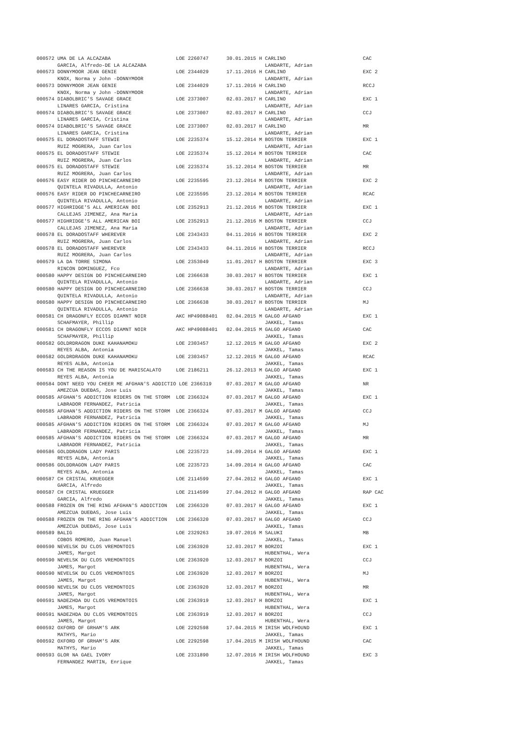000572 UMA DE LA ALCAZABA                      LOE 2260747      30.01.2015 H CARLINO                          CAC
       GARCIA, Alfredo-DE LA ALCAZABA                                        LANDARTE, Adrian
000573 DONNYMOOR JEAN GENIE                    LOE 2344029      17.11.2016 H CARLINO                          EXC 2
       KNOX, Norma y John -DONNYMOOR                                         LANDARTE, Adrian
000573 DONNYMOOR JEAN GENIE                    LOE 2344029      17.11.2016 H CARLINO                          RCCJ
       KNOX, Norma y John -DONNYMOOR                                         LANDARTE, Adrian
000574 DIABOLBRIC'S SAVAGE GRACE               LOE 2373007      02.03.2017 H CARLINO                          EXC 1
       LINARES GARCIA, Cristina                                              LANDARTE, Adrian
000574 DIABOLBRIC'S SAVAGE GRACE               LOE 2373007      02.03.2017 H CARLINO                          CCJ
       LINARES GARCIA, Cristina                                              LANDARTE, Adrian
000574 DIABOLBRIC'S SAVAGE GRACE               LOE 2373007      02.03.2017 H CARLINO                          MR
       LINARES GARCIA, Cristina                                              LANDARTE, Adrian
000575 EL DORADOSTAFF STEWIE                   LOE 2235374      15.12.2014 M BOSTON TERRIER                   EXC 1
       RUIZ MOGRERA, Juan Carlos                                             LANDARTE, Adrian
000575 EL DORADOSTAFF STEWIE                   LOE 2235374      15.12.2014 M BOSTON TERRIER                   CAC
       RUIZ MOGRERA, Juan Carlos                                             LANDARTE, Adrian
000575 EL DORADOSTAFF STEWIE                   LOE 2235374      15.12.2014 M BOSTON TERRIER                   MR
       RUIZ MOGRERA, Juan Carlos                                             LANDARTE, Adrian
000576 EASY RIDER DO PINCHECARNEIRO            LOE 2235595      23.12.2014 M BOSTON TERRIER                   EXC 2
       QUINTELA RIVADULLA, Antonio                                           LANDARTE, Adrian
000576 EASY RIDER DO PINCHECARNEIRO            LOE 2235595      23.12.2014 M BOSTON TERRIER                   RCAC
       QUINTELA RIVADULLA, Antonio                                           LANDARTE, Adrian
000577 HIGHRIDGE'S ALL AMERICAN BOI            LOE 2352913      21.12.2016 M BOSTON TERRIER                   EXC 1
       CALLEJAS JIMENEZ, Ana Maria                                           LANDARTE, Adrian
000577 HIGHRIDGE'S ALL AMERICAN BOI            LOE 2352913      21.12.2016 M BOSTON TERRIER                   CCJ
       CALLEJAS JIMENEZ, Ana Maria                                           LANDARTE, Adrian
000578 EL DORADOSTAFF WHEREVER                 LOE 2343433      04.11.2016 H BOSTON TERRIER                   EXC 2
       RUIZ MOGRERA, Juan Carlos                                             LANDARTE, Adrian
000578 EL DORADOSTAFF WHEREVER                 LOE 2343433      04.11.2016 H BOSTON TERRIER                   RCCJ
       RUIZ MOGRERA, Juan Carlos                                             LANDARTE, Adrian
000579 LA DA TORRE SIMONA                      LOE 2353049      11.01.2017 H BOSTON TERRIER                   EXC 3
       RINCON DOMINGUEZ, Fco                                                 LANDARTE, Adrian
000580 HAPPY DESIGN DO PINCHECARNEIRO          LOE 2366638      30.03.2017 H BOSTON TERRIER                   EXC 1
       QUINTELA RIVADULLA, Antonio                                           LANDARTE, Adrian
000580 HAPPY DESIGN DO PINCHECARNEIRO          LOE 2366638      30.03.2017 H BOSTON TERRIER                   CCJ
       QUINTELA RIVADULLA, Antonio                                           LANDARTE, Adrian
000580 HAPPY DESIGN DO PINCHECARNEIRO          LOE 2366638      30.03.2017 H BOSTON TERRIER                   MJ
       QUINTELA RIVADULLA, Antonio                                           LANDARTE, Adrian
000581 CH DRAGONFLY ECCOS DIAMNT NOIR          AKC HP49088401   02.04.2015 M GALGO AFGANO                     EXC 1
       SCHAFMAYER, Phillip                                                   JAKKEL, Tamas
000581 CH DRAGONFLY ECCOS DIAMNT NOIR          AKC HP49088401   02.04.2015 M GALGO AFGANO                     CAC
       SCHAFMAYER, Phillip                                                   JAKKEL, Tamas
000582 GOLDRDRAGON DUKE KAHANAMOKU             LOE 2303457      12.12.2015 M GALGO AFGANO                     EXC 2
       REYES ALBA, Antonia                                                   JAKKEL, Tamas
000582 GOLDRDRAGON DUKE KAHANAMOKU             LOE 2303457      12.12.2015 M GALGO AFGANO                     RCAC
       REYES ALBA, Antonia                                                   JAKKEL, Tamas
000583 CH THE REASON IS YOU DE MARISCALATO     LOE 2186211      26.12.2013 M GALGO AFGANO                     EXC 1
       REYES ALBA, Antonia                                                   JAKKEL, Tamas
000584 DONT NEED YOU CHEER ME AFGHAN'S ADDICTIO LOE 2366319     07.03.2017 M GALGO AFGANO                     NR
       AMEZCUA DUEÐAS, Jose Luis                                             JAKKEL, Tamas
000585 AFGHAN'S ADDICTION RIDERS ON THE STORM  LOE 2366324      07.03.2017 M GALGO AFGANO                     EXC 1
       LABRADOR FERNANDEZ, Patricia                                          JAKKEL, Tamas
000585 AFGHAN'S ADDICTION RIDERS ON THE STORM  LOE 2366324      07.03.2017 M GALGO AFGANO                     CCJ
       LABRADOR FERNANDEZ, Patricia                                          JAKKEL, Tamas
000585 AFGHAN'S ADDICTION RIDERS ON THE STORM  LOE 2366324      07.03.2017 M GALGO AFGANO                     MJ
       LABRADOR FERNANDEZ, Patricia                                          JAKKEL, Tamas
000585 AFGHAN'S ADDICTION RIDERS ON THE STORM  LOE 2366324      07.03.2017 M GALGO AFGANO                     MR
       LABRADOR FERNANDEZ, Patricia                                          JAKKEL, Tamas
000586 GOLDDRAGON LADY PARIS                   LOE 2235723      14.09.2014 H GALGO AFGANO                     EXC 1
       REYES ALBA, Antonia                                                   JAKKEL, Tamas
000586 GOLDDRAGON LADY PARIS                   LOE 2235723      14.09.2014 H GALGO AFGANO                     CAC
       REYES ALBA, Antonia                                                   JAKKEL, Tamas
000587 CH CRISTAL KRUEGGER                     LOE 2114599      27.04.2012 H GALGO AFGANO                     EXC 1
       GARCIA, Alfredo                                                       JAKKEL, Tamas
000587 CH CRISTAL KRUEGGER                     LOE 2114599      27.04.2012 H GALGO AFGANO                     RAP CAC
       GARCIA, Alfredo                                                       JAKKEL, Tamas
000588 FROZEN ON THE RING AFGHAN'S ADDICTION   LOE 2366320      07.03.2017 H GALGO AFGANO                     EXC 1
       AMEZCUA DUEÐAS, Jose Luis                                             JAKKEL, Tamas
000588 FROZEN ON THE RING AFGHAN'S ADDICTION   LOE 2366320      07.03.2017 H GALGO AFGANO                     CCJ
       AMEZCUA DUEÐAS, Jose Luis                                             JAKKEL, Tamas
000589 BALIG                                   LOE 2329263      19.07.2016 M SALUKI                           MB
       COBOS ROMERO, Juan Manuel                                             JAKKEL, Tamas
000590 NEVELSK DU CLOS VREMONTOIS              LOE 2363920      12.03.2017 M BORZOI                           EXC 1
       JAMES, Margot                                                         HUBENTHAL, Wera
000590 NEVELSK DU CLOS VREMONTOIS              LOE 2363920      12.03.2017 M BORZOI                           CCJ
       JAMES, Margot                                                         HUBENTHAL, Wera
000590 NEVELSK DU CLOS VREMONTOIS              LOE 2363920      12.03.2017 M BORZOI                           MJ
       JAMES, Margot                                                         HUBENTHAL, Wera
000590 NEVELSK DU CLOS VREMONTOIS              LOE 2363920      12.03.2017 M BORZOI                           MR
       JAMES, Margot                                                         HUBENTHAL, Wera
000591 NADEZHDA DU CLOS VREMONTOIS             LOE 2363919      12.03.2017 H BORZOI                           EXC 1
       JAMES, Margot                                                         HUBENTHAL, Wera
000591 NADEZHDA DU CLOS VREMONTOIS             LOE 2363919      12.03.2017 H BORZOI                           CCJ
       JAMES, Margot                                                         HUBENTHAL, Wera
000592 OXFORD OF GRHAM'S ARK                   LOE 2292598      17.04.2015 M IRISH WOLFHOUND                  EXC 1
       MATHYS, Mario                                                         JAKKEL, Tamas
000592 OXFORD OF GRHAM'S ARK                   LOE 2292598      17.04.2015 M IRISH WOLFHOUND                  CAC
       MATHYS, Mario                                                         JAKKEL, Tamas
000593 GLOR NA GAEL IVORY                      LOE 2331890      12.07.2016 M IRISH WOLFHOUND                  EXC 3
       FERNANDEZ MARTIN, Enrique                                             JAKKEL, Tamas